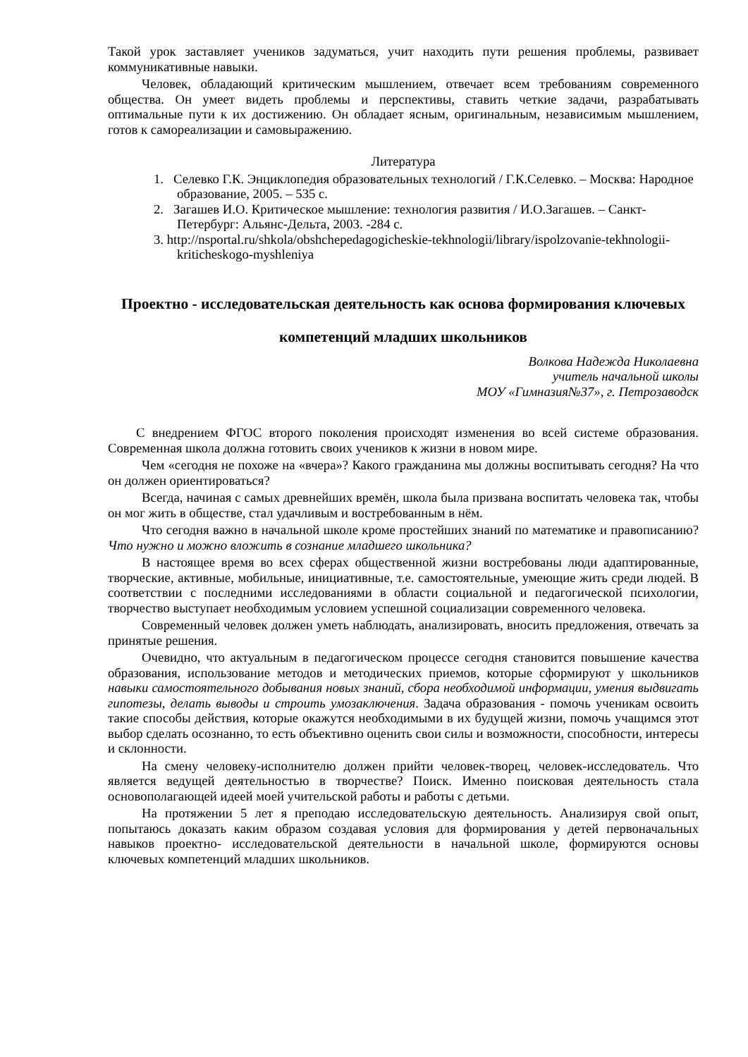Такой урок заставляет учеников задуматься, учит находить пути решения проблемы, развивает коммуникативные навыки.
Человек, обладающий критическим мышлением, отвечает всем требованиям современного общества. Он умеет видеть проблемы и перспективы, ставить четкие задачи, разрабатывать оптимальные пути к их достижению. Он обладает ясным, оригинальным, независимым мышлением, готов к самореализации и самовыражению.
Литература
1. Селевко Г.К. Энциклопедия образовательных технологий / Г.К.Селевко. – Москва: Народное образование, 2005. – 535 с.
2. Загашев И.О. Критическое мышление: технология развития / И.О.Загашев. – Санкт-Петербург: Альянс-Дельта, 2003. -284 с.
3. http://nsportal.ru/shkola/obshchepedagogicheskie-tekhnologii/library/ispolzovanie-tekhnologii-kriticheskogo-myshleniya
Проектно - исследовательская деятельность как основа формирования ключевых компетенций младших школьников
Волкова Надежда Николаевна
учитель начальной школы
МОУ «Гимназия№37», г. Петрозаводск
С внедрением ФГОС второго поколения происходят изменения во всей системе образования. Современная школа должна готовить своих учеников к жизни в новом мире.
Чем «сегодня не похоже на «вчера»? Какого гражданина мы должны воспитывать сегодня? На что он должен ориентироваться?
Всегда, начиная с самых древнейших времён, школа была призвана воспитать человека так, чтобы он мог жить в обществе, стал удачливым и востребованным в нём.
Что сегодня важно в начальной школе кроме простейших знаний по математике и правописанию? Что нужно и можно вложить в сознание младшего школьника?
В настоящее время во всех сферах общественной жизни востребованы люди адаптированные, творческие, активные, мобильные, инициативные, т.е. самостоятельные, умеющие жить среди людей. В соответствии с последними исследованиями в области социальной и педагогической психологии, творчество выступает необходимым условием успешной социализации современного человека.
Современный человек должен уметь наблюдать, анализировать, вносить предложения, отвечать за принятые решения.
Очевидно, что актуальным в педагогическом процессе сегодня становится повышение качества образования, использование методов и методических приемов, которые сформируют у школьников навыки самостоятельного добывания новых знаний, сбора необходимой информации, умения выдвигать гипотезы, делать выводы и строить умозаключения. Задача образования - помочь ученикам освоить такие способы действия, которые окажутся необходимыми в их будущей жизни, помочь учащимся этот выбор сделать осознанно, то есть объективно оценить свои силы и возможности, способности, интересы и склонности.
На смену человеку-исполнителю должен прийти человек-творец, человек-исследователь. Что является ведущей деятельностью в творчестве? Поиск. Именно поисковая деятельность стала основополагающей идеей моей учительской работы и работы с детьми.
На протяжении 5 лет я преподаю исследовательскую деятельность. Анализируя свой опыт, попытаюсь доказать каким образом создавая условия для формирования у детей первоначальных навыков проектно- исследовательской деятельности в начальной школе, формируются основы ключевых компетенций младших школьников.